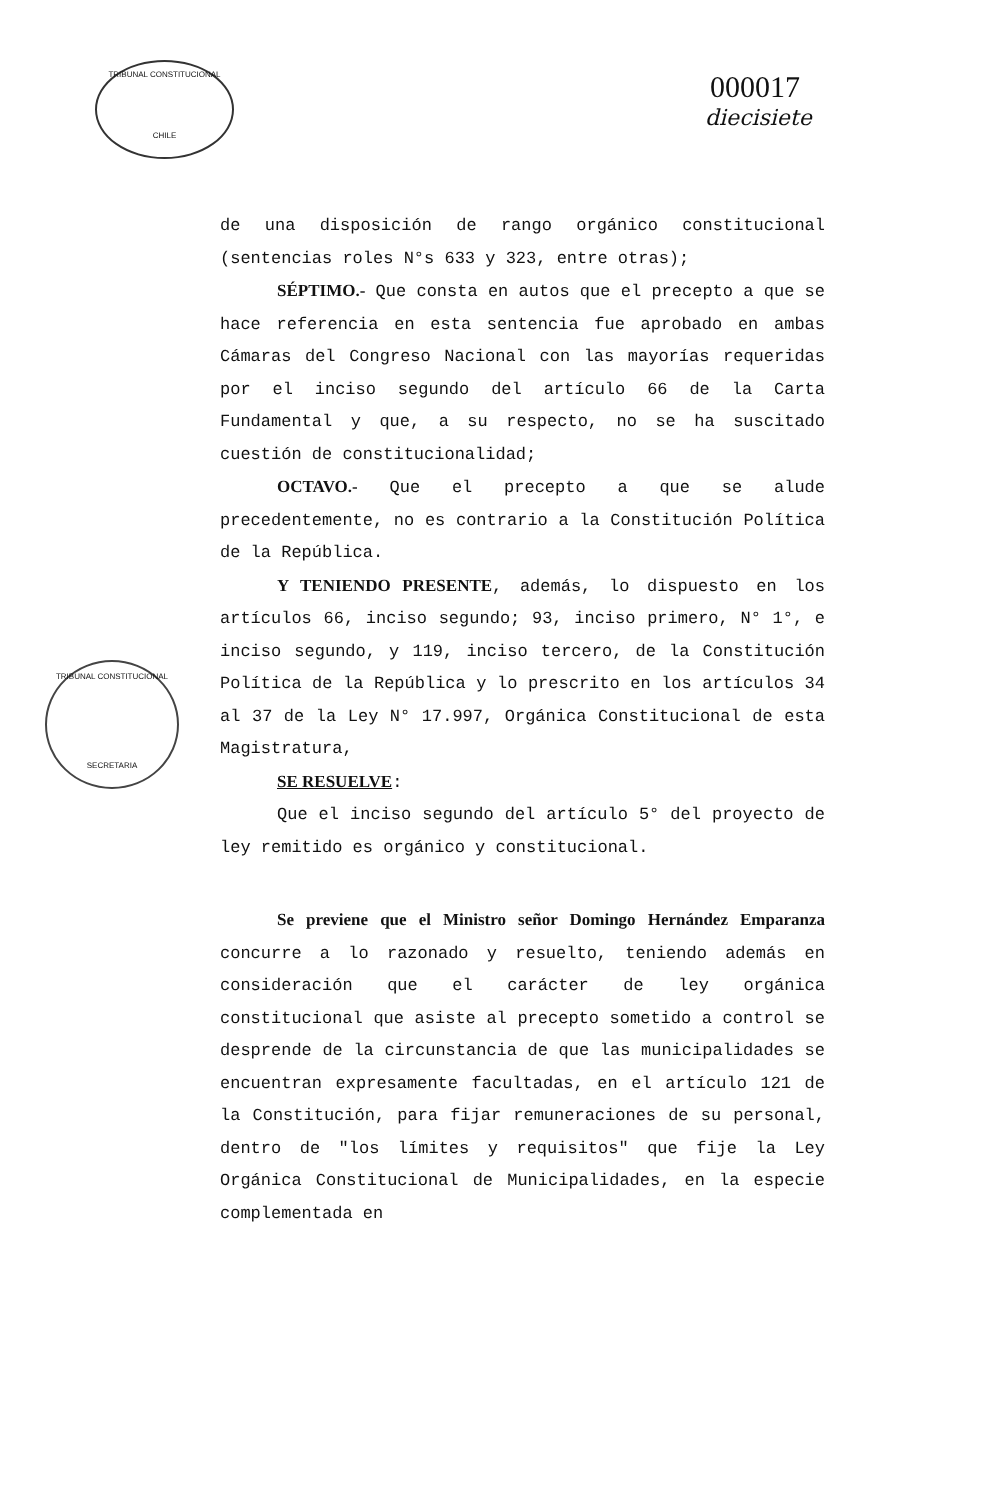TRIBUNAL CONSTITUCIONAL
CHILE
TRIBUNAL CONSTITUCIONAL
SECRETARIA
000017
diecisiete
de una disposición de rango orgánico constitucional (sentencias roles N°s 633 y 323, entre otras);
SÉPTIMO.- Que consta en autos que el precepto a que se hace referencia en esta sentencia fue aprobado en ambas Cámaras del Congreso Nacional con las mayorías requeridas por el inciso segundo del artículo 66 de la Carta Fundamental y que, a su respecto, no se ha suscitado cuestión de constitucionalidad;
OCTAVO.- Que el precepto a que se alude precedentemente, no es contrario a la Constitución Política de la República.
Y TENIENDO PRESENTE, además, lo dispuesto en los artículos 66, inciso segundo; 93, inciso primero, N° 1°, e inciso segundo, y 119, inciso tercero, de la Constitución Política de la República y lo prescrito en los artículos 34 al 37 de la Ley N° 17.997, Orgánica Constitucional de esta Magistratura,
SE RESUELVE:
Que el inciso segundo del artículo 5° del proyecto de ley remitido es orgánico y constitucional.
Se previene que el Ministro señor Domingo Hernández Emparanza concurre a lo razonado y resuelto, teniendo además en consideración que el carácter de ley orgánica constitucional que asiste al precepto sometido a control se desprende de la circunstancia de que las municipalidades se encuentran expresamente facultadas, en el artículo 121 de la Constitución, para fijar remuneraciones de su personal, dentro de "los límites y requisitos" que fije la Ley Orgánica Constitucional de Municipalidades, en la especie complementada en